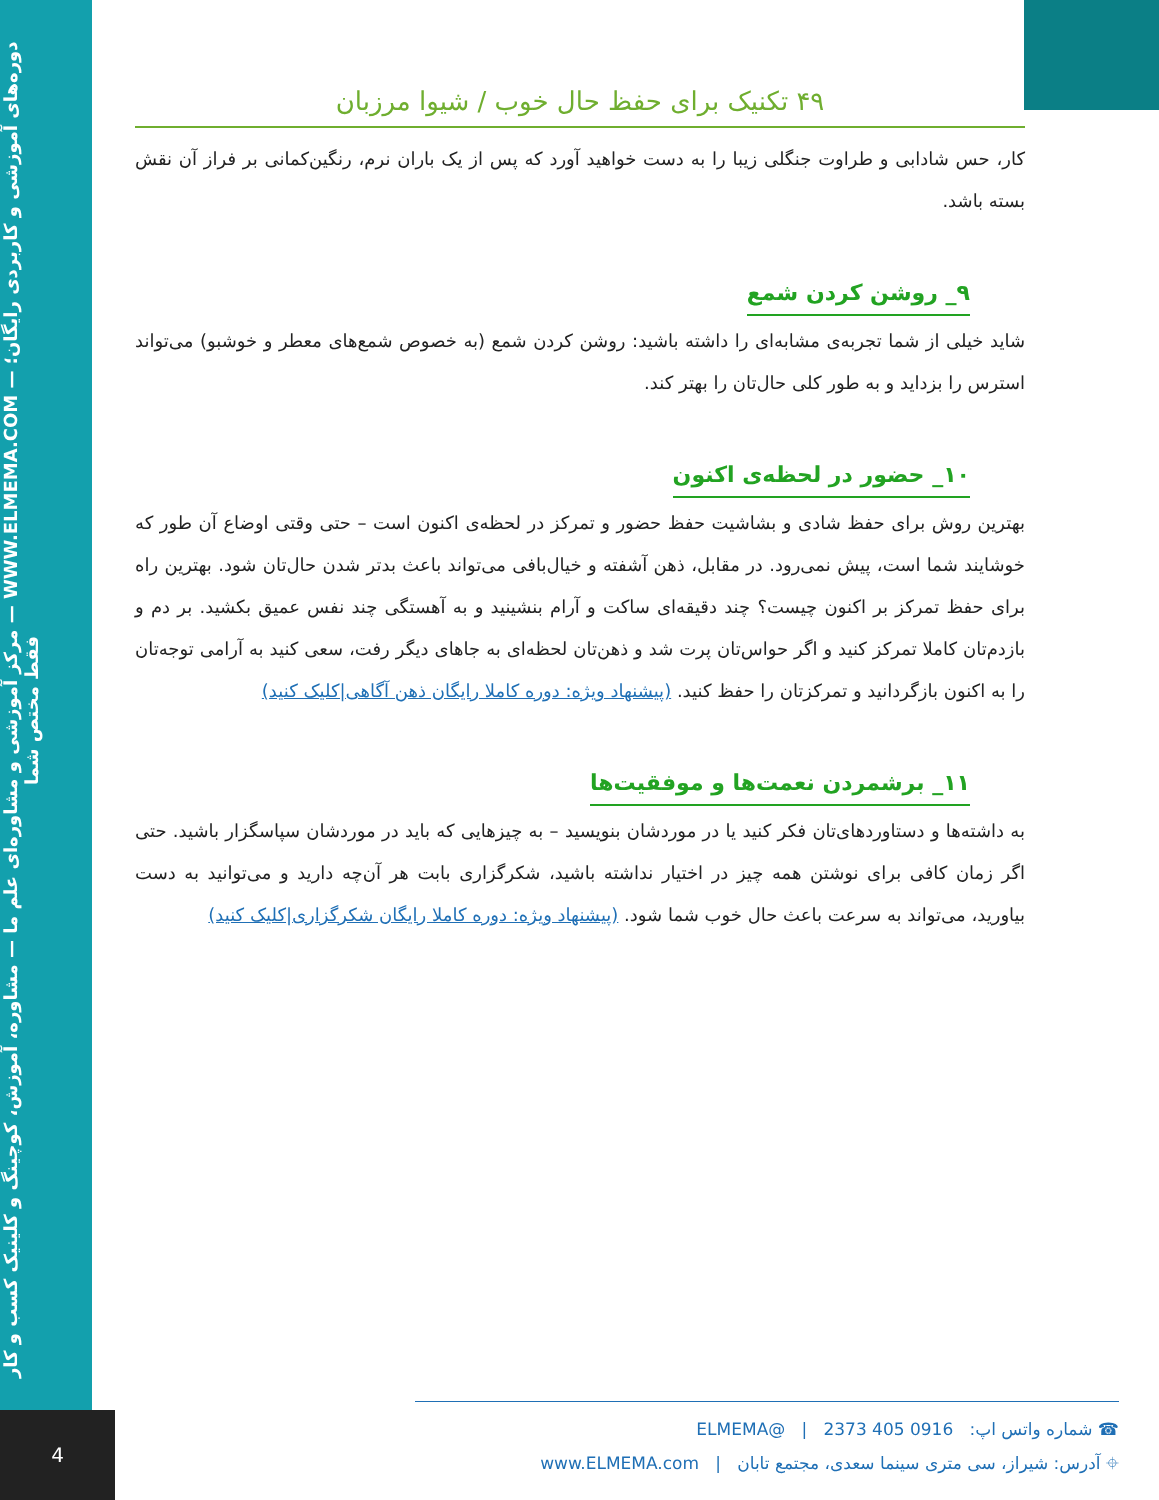مرکز آموزشی و مشاوره‌ای علم ما — مشاوره، آموزش، کوچینگ و کلینیک کسب و کار — WWW.ELMEMA.COM — دوره‌های آموزشی و کاربردی رایگان؛ فقط مختص شما
۴۹ تکنیک برای حفظ حال خوب / شیوا مرزبان
کار، حس شادابی و طراوت جنگلی زیبا را به دست خواهید آورد که پس از یک باران نرم، رنگین‌کمانی بر فراز آن نقش بسته باشد.
۹_ روشن کردن شمع
شاید خیلی از شما تجربه‌ی مشابه‌ای را داشته باشید: روشن کردن شمع (به خصوص شمع‌های معطر و خوشبو) می‌تواند استرس را بزداید و به طور کلی حال‌تان را بهتر کند.
۱۰_ حضور در لحظه‌ی اکنون
بهترین روش برای حفظ شادی و بشاشیت حفظ حضور و تمرکز در لحظه‌ی اکنون است – حتی وقتی اوضاع آن طور که خوشایند شما است، پیش نمی‌رود. در مقابل، ذهن آشفته و خیال‌بافی می‌تواند باعث بدتر شدن حال‌تان شود. بهترین راه برای حفظ تمرکز بر اکنون چیست؟ چند دقیقه‌ای ساکت و آرام بنشینید و به آهستگی چند نفس عمیق بکشید. بر دم و بازدم‌تان کاملا تمرکز کنید و اگر حواس‌تان پرت شد و ذهن‌تان لحظه‌ای به جاهای دیگر رفت، سعی کنید به آرامی توجه‌تان را به اکنون بازگردانید و تمرکزتان را حفظ کنید. (پیشنهاد ویژه: دوره کاملا رایگان ذهن آگاهی|کلیک کنید)
۱۱_ برشمردن نعمت‌ها و موفقیت‌ها
به داشته‌ها و دستاوردهای‌تان فکر کنید یا در موردشان بنویسید – به چیزهایی که باید در موردشان سپاسگزار باشید. حتی اگر زمان کافی برای نوشتن همه چیز در اختیار نداشته باشید، شکرگزاری بابت هر آن‌چه دارید و می‌توانید به دست بیاورید، می‌تواند به سرعت باعث حال خوب شما شود. (پیشنهاد ویژه: دوره کاملا رایگان شکرگزاری|کلیک کنید)
☎ شماره واتس اپ: 0916 405 2373 | @ELMEMA
⌖ آدرس: شیراز، سی متری سینما سعدی، مجتمع تابان | www.ELMEMA.com
4